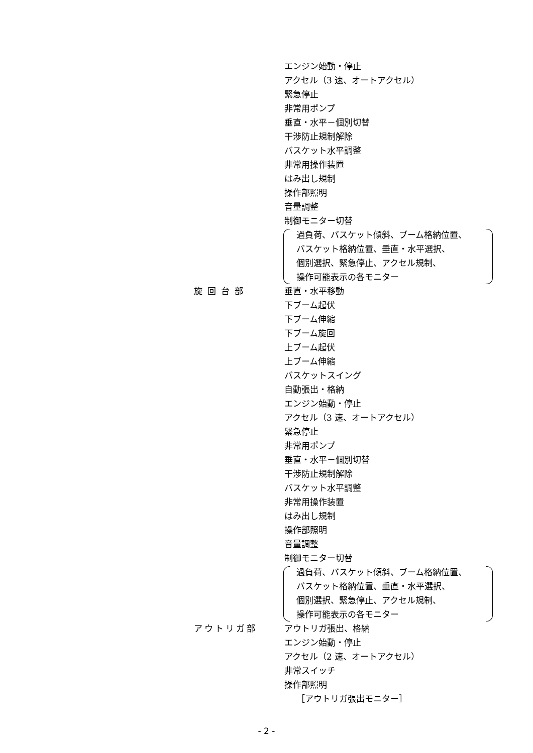エンジン始動・停止
アクセル（3 速、オートアクセル）
緊急停止
非常用ポンプ
垂直・水平－個別切替
干渉防止規制解除
バスケット水平調整
非常用操作装置
はみ出し規制
操作部照明
音量調整
制御モニター切替
過負荷、バスケット傾斜、ブーム格納位置、
バスケット格納位置、垂直・水平選択、
個別選択、緊急停止、アクセル規制、
操作可能表示の各モニター
旋回台部 垂直・水平移動
下ブーム起伏
下ブーム伸縮
下ブーム旋回
上ブーム起伏
上ブーム伸縮
バスケットスイング
自動張出・格納
エンジン始動・停止
アクセル（3 速、オートアクセル）
緊急停止
非常用ポンプ
垂直・水平－個別切替
干渉防止規制解除
バスケット水平調整
非常用操作装置
はみ出し規制
操作部照明
音量調整
制御モニター切替
過負荷、バスケット傾斜、ブーム格納位置、
バスケット格納位置、垂直・水平選択、
個別選択、緊急停止、アクセル規制、
操作可能表示の各モニター
アウトリガ部 アウトリガ張出、格納
エンジン始動・停止
アクセル（2 速、オートアクセル）
非常スイッチ
操作部照明
［アウトリガ張出モニター］
- 2 -